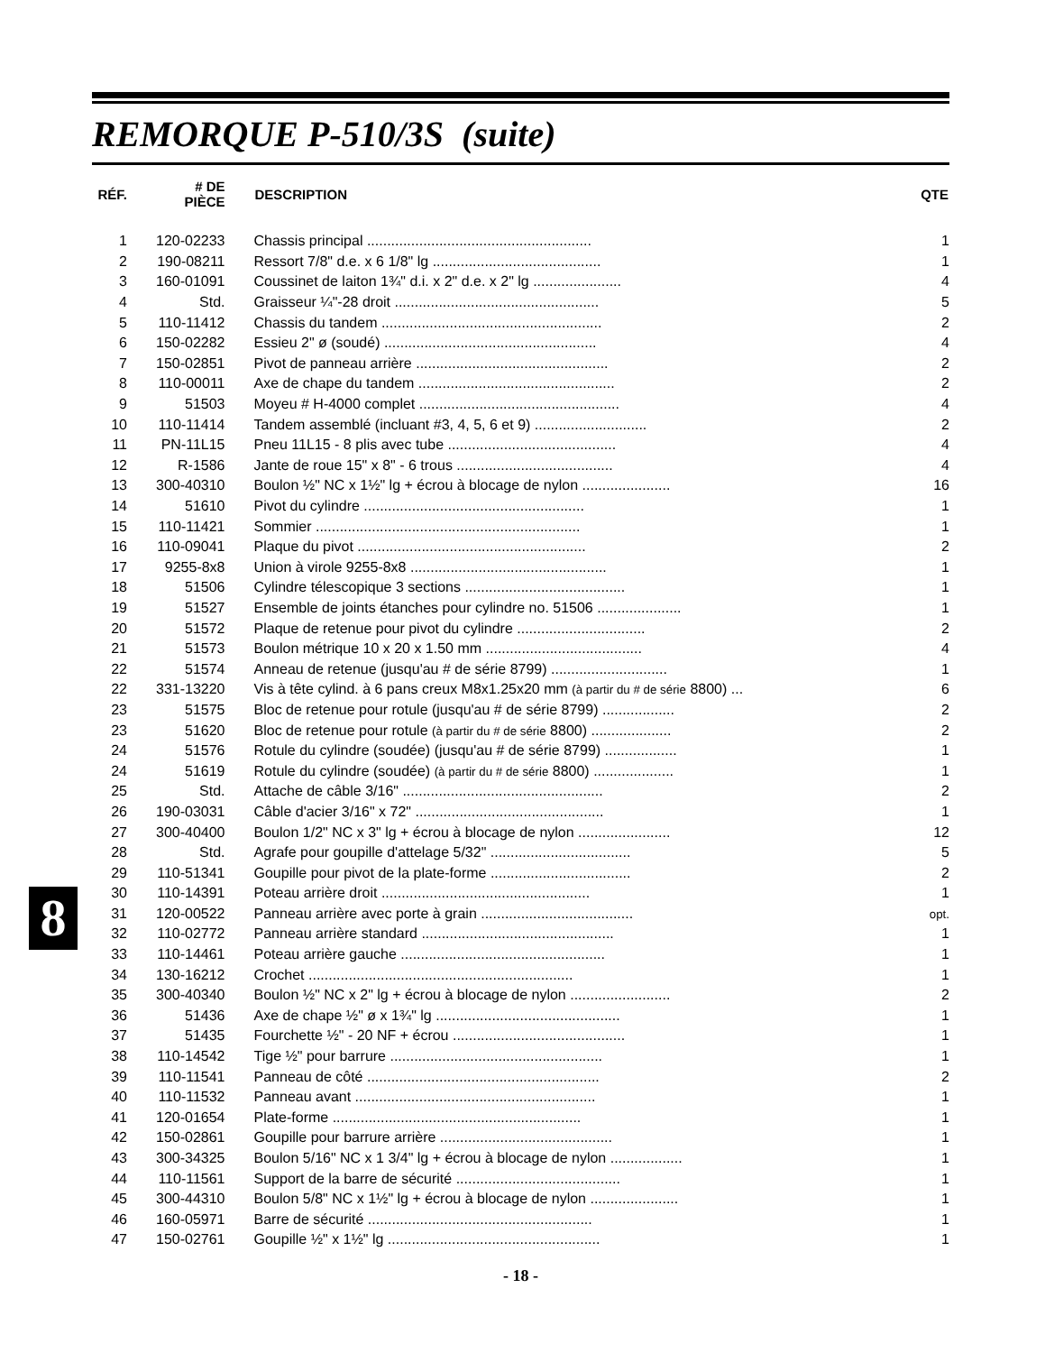REMORQUE P-510/3S (suite)
| RÉF. | # DE PIÈCE | DESCRIPTION | QTE |
| --- | --- | --- | --- |
| 1 | 120-02233 | Chassis principal ........................................................ | 1 |
| 2 | 190-08211 | Ressort 7/8" d.e. x 6 1/8" lg .......................................... | 1 |
| 3 | 160-01091 | Coussinet de laiton 1¾" d.i. x 2" d.e. x 2" lg ...................... | 4 |
| 4 | Std. | Graisseur ¼"-28 droit ................................................... | 5 |
| 5 | 110-11412 | Chassis du tandem ....................................................... | 2 |
| 6 | 150-02282 | Essieu 2" ø (soudé) ..................................................... | 4 |
| 7 | 150-02851 | Pivot de panneau arrière ................................................ | 2 |
| 8 | 110-00011 | Axe de chape du tandem ................................................. | 2 |
| 9 | 51503 | Moyeu # H-4000 complet .................................................. | 4 |
| 10 | 110-11414 | Tandem assemblé (incluant #3, 4, 5, 6 et 9) ............................ | 2 |
| 11 | PN-11L15 | Pneu 11L15 - 8 plis avec tube .......................................... | 4 |
| 12 | R-1586 | Jante de roue 15" x 8" - 6 trous ....................................... | 4 |
| 13 | 300-40310 | Boulon ½" NC x 1½" lg + écrou à blocage de nylon ...................... | 16 |
| 14 | 51610 | Pivot du cylindre ....................................................... | 1 |
| 15 | 110-11421 | Sommier .................................................................. | 1 |
| 16 | 110-09041 | Plaque du pivot ......................................................... | 2 |
| 17 | 9255-8x8 | Union à virole 9255-8x8 ................................................. | 1 |
| 18 | 51506 | Cylindre télescopique 3 sections ........................................ | 1 |
| 19 | 51527 | Ensemble de joints étanches pour cylindre no. 51506 ..................... | 1 |
| 20 | 51572 | Plaque de retenue pour pivot du cylindre ................................ | 2 |
| 21 | 51573 | Boulon métrique 10 x 20 x 1.50 mm ....................................... | 4 |
| 22 | 51574 | Anneau de retenue (jusqu'au # de série 8799) ............................. | 1 |
| 22 | 331-13220 | Vis à tête cylind. à 6 pans creux M8x1.25x20 mm (à partir du # de série 8800) ... | 6 |
| 23 | 51575 | Bloc de retenue pour rotule (jusqu'au # de série 8799) .................. | 2 |
| 23 | 51620 | Bloc de retenue pour rotule (à partir du # de série 8800) .................... | 2 |
| 24 | 51576 | Rotule du cylindre (soudée) (jusqu'au # de série 8799) .................. | 1 |
| 24 | 51619 | Rotule du cylindre (soudée) (à partir du # de série 8800) .................... | 1 |
| 25 | Std. | Attache de câble 3/16" .................................................. | 2 |
| 26 | 190-03031 | Câble d'acier 3/16" x 72" ............................................... | 1 |
| 27 | 300-40400 | Boulon 1/2" NC x 3" lg + écrou à blocage de nylon ....................... | 12 |
| 28 | Std. | Agrafe pour goupille d'attelage 5/32" ................................... | 5 |
| 29 | 110-51341 | Goupille pour pivot de la plate-forme ................................... | 2 |
| 30 | 110-14391 | Poteau arrière droit .................................................... | 1 |
| 31 | 120-00522 | Panneau arrière avec porte à grain ...................................... | opt. |
| 32 | 110-02772 | Panneau arrière standard ................................................ | 1 |
| 33 | 110-14461 | Poteau arrière gauche ................................................... | 1 |
| 34 | 130-16212 | Crochet .................................................................. | 1 |
| 35 | 300-40340 | Boulon ½" NC x 2" lg + écrou à blocage de nylon ......................... | 2 |
| 36 | 51436 | Axe de chape ½" ø x 1¾" lg .............................................. | 1 |
| 37 | 51435 | Fourchette ½" - 20 NF + écrou ........................................... | 1 |
| 38 | 110-14542 | Tige ½" pour barrure ..................................................... | 1 |
| 39 | 110-11541 | Panneau de côté .......................................................... | 2 |
| 40 | 110-11532 | Panneau avant ............................................................ | 1 |
| 41 | 120-01654 | Plate-forme .............................................................. | 1 |
| 42 | 150-02861 | Goupille pour barrure arrière ........................................... | 1 |
| 43 | 300-34325 | Boulon 5/16" NC x 1 3/4" lg + écrou à blocage de nylon .................. | 1 |
| 44 | 110-11561 | Support de la barre de sécurité ......................................... | 1 |
| 45 | 300-44310 | Boulon 5/8" NC x 1½" lg + écrou à blocage de nylon ...................... | 1 |
| 46 | 160-05971 | Barre de sécurité ........................................................ | 1 |
| 47 | 150-02761 | Goupille ½" x 1½" lg ..................................................... | 1 |
- 18 -
8